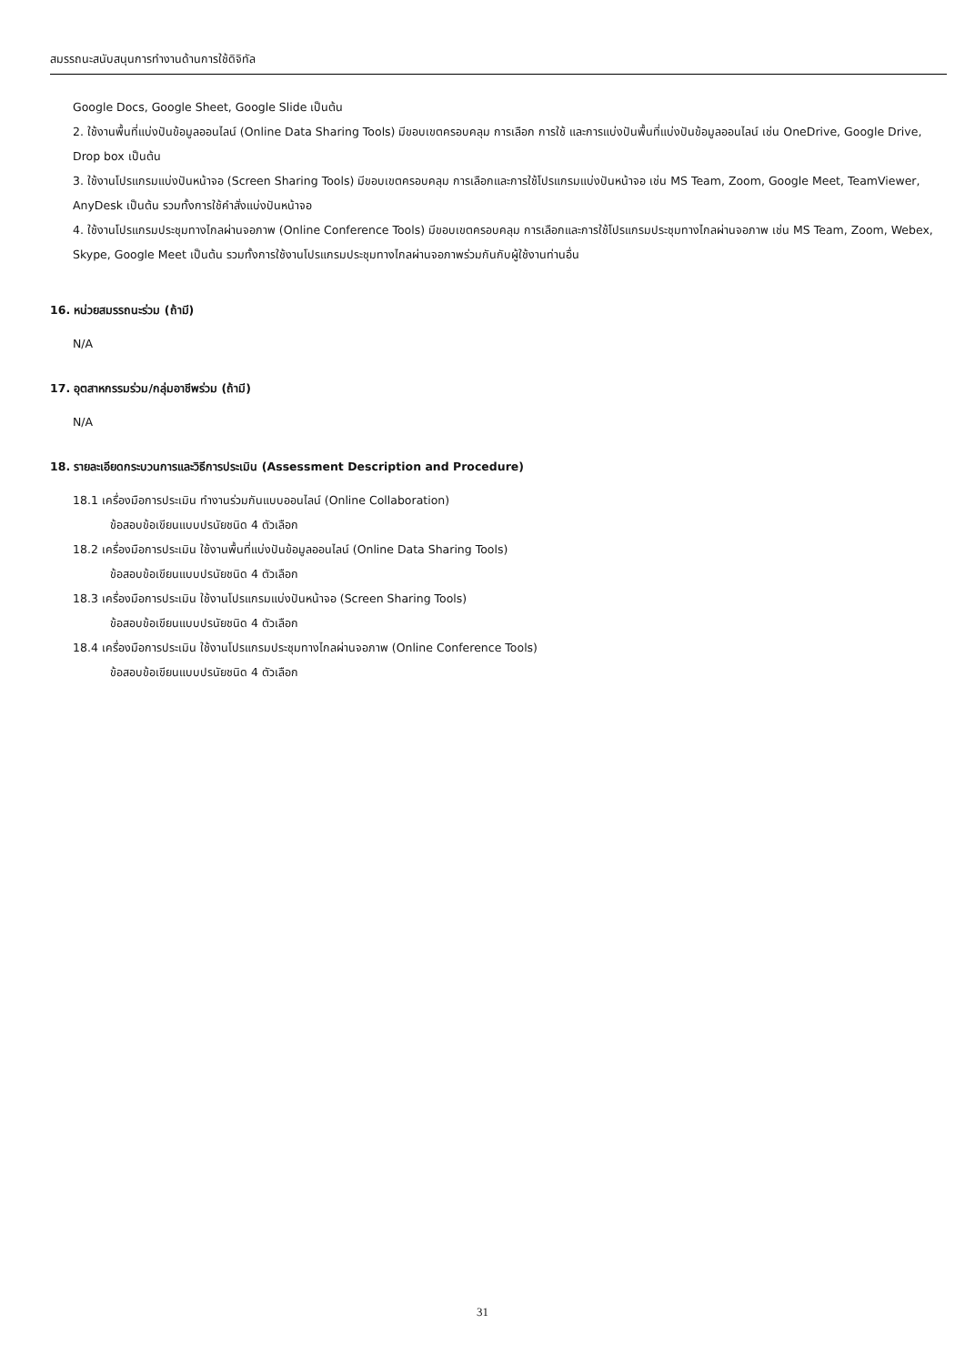สมรรถนะสนับสนุนการทำงานด้านการใช้ดิจิทัล
Google Docs, Google Sheet, Google Slide เป็นต้น
2. ใช้งานพื้นที่แบ่งปันข้อมูลออนไลน์ (Online Data Sharing Tools) มีขอบเขตครอบคลุม การเลือก การใช้ และการแบ่งปันพื้นที่แบ่งปันข้อมูลออนไลน์ เช่น OneDrive, Google Drive, Drop box เป็นต้น
3. ใช้งานโปรแกรมแบ่งปันหน้าจอ (Screen Sharing Tools) มีขอบเขตครอบคลุม การเลือกและการใช้โปรแกรมแบ่งปันหน้าจอ เช่น MS Team, Zoom, Google Meet, TeamViewer, AnyDesk เป็นต้น รวมทั้งการใช้คำสั่งแบ่งปันหน้าจอ
4. ใช้งานโปรแกรมประชุมทางไกลผ่านจอภาพ (Online Conference Tools) มีขอบเขตครอบคลุม การเลือกและการใช้โปรแกรมประชุมทางไกลผ่านจอภาพ เช่น MS Team, Zoom, Webex, Skype, Google Meet เป็นต้น รวมทั้งการใช้งานโปรแกรมประชุมทางไกลผ่านจอภาพร่วมกันกับผู้ใช้งานท่านอื่น
16. หน่วยสมรรถนะร่วม (ถ้ามี)
N/A
17. อุตสาหกรรมร่วม/กลุ่มอาชีพร่วม (ถ้ามี)
N/A
18. รายละเอียดกระบวนการและวิธีการประเมิน (Assessment Description and Procedure)
18.1 เครื่องมือการประเมิน ทำงานร่วมกันแบบออนไลน์ (Online Collaboration)
ข้อสอบข้อเขียนแบบปรนัยชนิด 4 ตัวเลือก
18.2 เครื่องมือการประเมิน ใช้งานพื้นที่แบ่งปันข้อมูลออนไลน์ (Online Data Sharing Tools)
ข้อสอบข้อเขียนแบบปรนัยชนิด 4 ตัวเลือก
18.3 เครื่องมือการประเมิน ใช้งานโปรแกรมแบ่งปันหน้าจอ (Screen Sharing Tools)
ข้อสอบข้อเขียนแบบปรนัยชนิด 4 ตัวเลือก
18.4 เครื่องมือการประเมิน ใช้งานโปรแกรมประชุมทางไกลผ่านจอภาพ (Online Conference Tools)
ข้อสอบข้อเขียนแบบปรนัยชนิด 4 ตัวเลือก
31